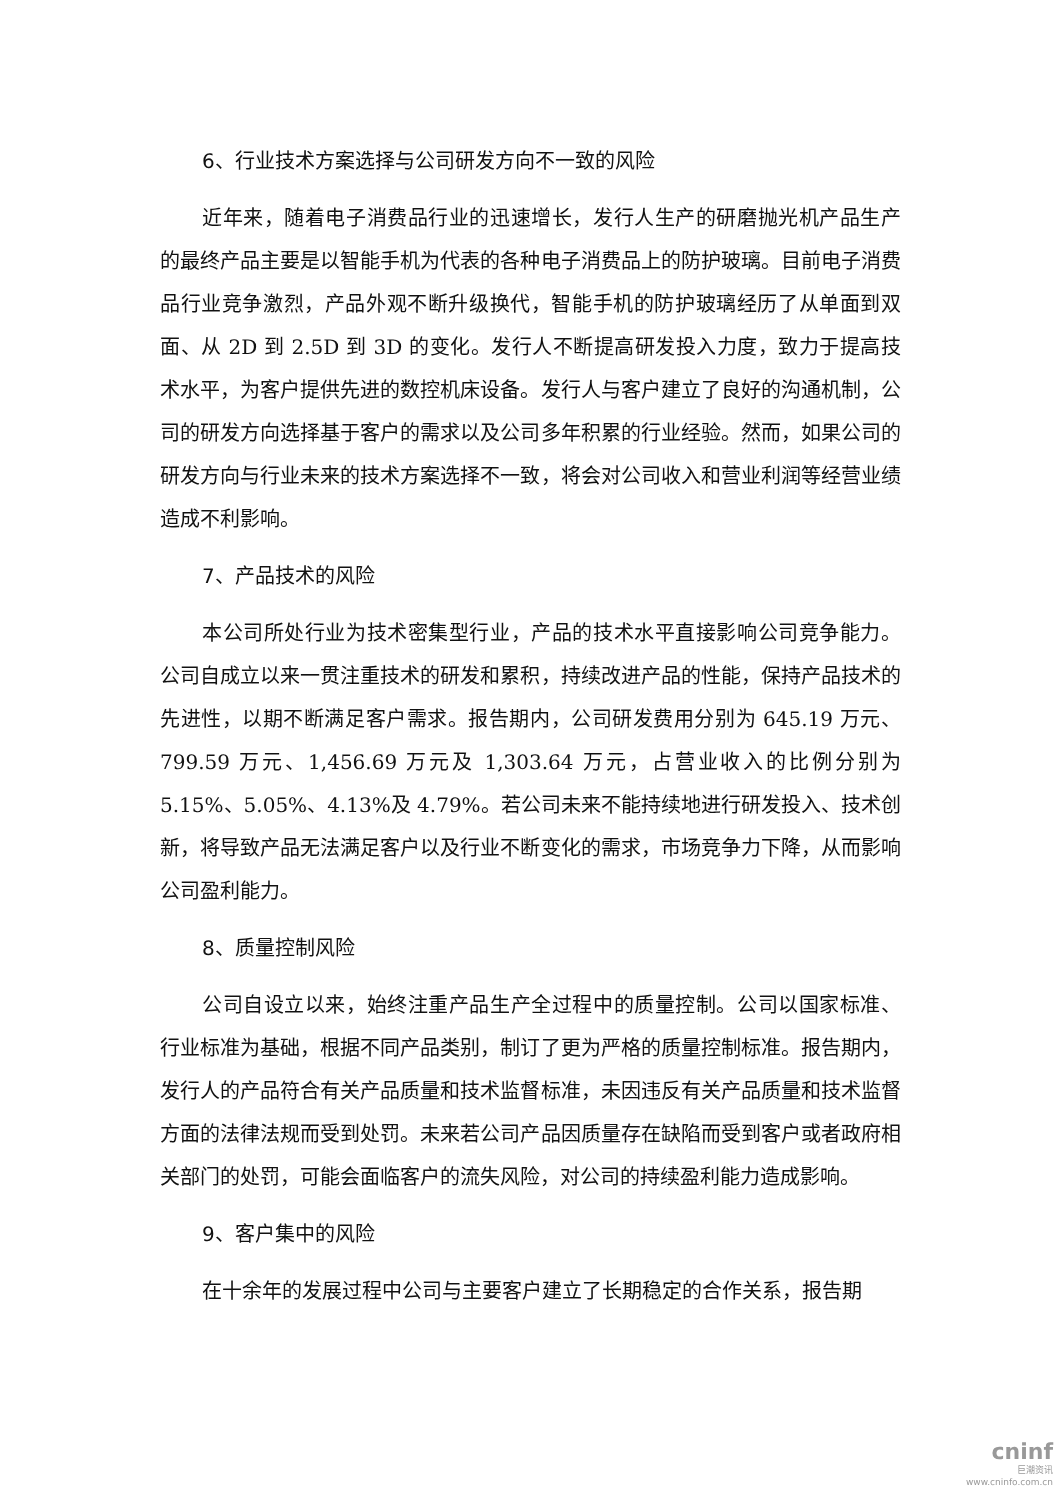6、行业技术方案选择与公司研发方向不一致的风险
近年来，随着电子消费品行业的迅速增长，发行人生产的研磨抛光机产品生产的最终产品主要是以智能手机为代表的各种电子消费品上的防护玻璃。目前电子消费品行业竞争激烈，产品外观不断升级换代，智能手机的防护玻璃经历了从单面到双面、从 2D 到 2.5D 到 3D 的变化。发行人不断提高研发投入力度，致力于提高技术水平，为客户提供先进的数控机床设备。发行人与客户建立了良好的沟通机制，公司的研发方向选择基于客户的需求以及公司多年积累的行业经验。然而，如果公司的研发方向与行业未来的技术方案选择不一致，将会对公司收入和营业利润等经营业绩造成不利影响。
7、产品技术的风险
本公司所处行业为技术密集型行业，产品的技术水平直接影响公司竞争能力。公司自成立以来一贯注重技术的研发和累积，持续改进产品的性能，保持产品技术的先进性，以期不断满足客户需求。报告期内，公司研发费用分别为 645.19 万元、799.59 万元、1,456.69 万元及 1,303.64 万元，占营业收入的比例分别为 5.15%、5.05%、4.13%及 4.79%。若公司未来不能持续地进行研发投入、技术创新，将导致产品无法满足客户以及行业不断变化的需求，市场竞争力下降，从而影响公司盈利能力。
8、质量控制风险
公司自设立以来，始终注重产品生产全过程中的质量控制。公司以国家标准、行业标准为基础，根据不同产品类别，制订了更为严格的质量控制标准。报告期内，发行人的产品符合有关产品质量和技术监督标准，未因违反有关产品质量和技术监督方面的法律法规而受到处罚。未来若公司产品因质量存在缺陷而受到客户或者政府相关部门的处罚，可能会面临客户的流失风险，对公司的持续盈利能力造成影响。
9、客户集中的风险
在十余年的发展过程中公司与主要客户建立了长期稳定的合作关系，报告期
cninf
巨潮资讯
www.cninfo.com.cn